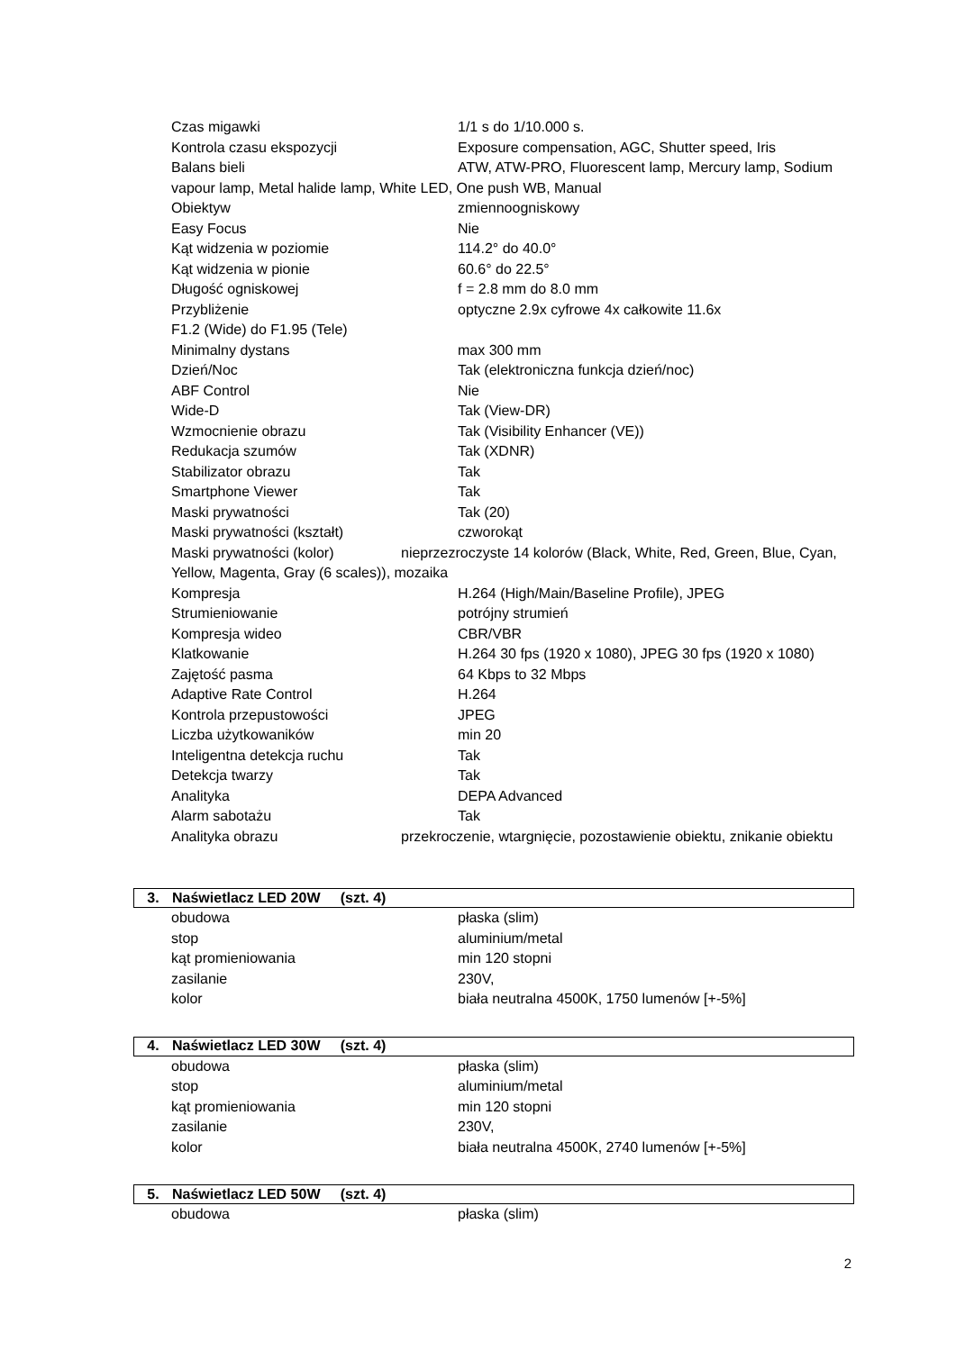Czas migawki 1/1 s do 1/10.000 s.
Kontrola czasu ekspozycji Exposure compensation, AGC, Shutter speed, Iris
Balans bieli ATW, ATW-PRO, Fluorescent lamp, Mercury lamp, Sodium vapour lamp, Metal halide lamp, White LED, One push WB, Manual
Obiektyw zmiennoogniskowy
Easy Focus Nie
Kąt widzenia w poziomie 114.2° do 40.0°
Kąt widzenia w pionie 60.6° do 22.5°
Długość ogniskowej f = 2.8 mm do 8.0 mm
Przybliżenie optyczne 2.9x cyfrowe 4x całkowite 11.6x
F1.2 (Wide) do F1.95 (Tele)
Minimalny dystans max 300 mm
Dzień/Noc Tak (elektroniczna funkcja dzień/noc)
ABF Control Nie
Wide-D Tak (View-DR)
Wzmocnienie obrazu Tak (Visibility Enhancer (VE))
Redukacja szumów Tak (XDNR)
Stabilizator obrazu Tak
Smartphone Viewer Tak
Maski prywatności Tak (20)
Maski prywatności (kształt) czworokąt
Maski prywatności (kolor) nieprzezroczyste 14 kolorów (Black, White, Red, Green, Blue, Cyan, Yellow, Magenta, Gray (6 scales)), mozaika
Kompresja H.264 (High/Main/Baseline Profile), JPEG
Strumieniowanie potrójny strumień
Kompresja wideo CBR/VBR
Klatkowanie H.264 30 fps (1920 x 1080), JPEG 30 fps (1920 x 1080)
Zajętość pasma 64 Kbps to 32 Mbps
Adaptive Rate Control H.264
Kontrola przepustowości JPEG
Liczba użytkowaników min 20
Inteligentna detekcja ruchu Tak
Detekcja twarzy Tak
Analityka DEPA Advanced
Alarm sabotażu Tak
Analityka obrazu przekroczenie, wtargnięcie, pozostawienie obiektu, znikanie obiektu
3. Naświetlacz LED 20W (szt. 4)
obudowa płaska (slim)
stop aluminium/metal
kąt promieniowania min 120 stopni
zasilanie 230V,
kolor biała neutralna 4500K, 1750 lumenów [+-5%]
4. Naświetlacz LED 30W (szt. 4)
obudowa płaska (slim)
stop aluminium/metal
kąt promieniowania min 120 stopni
zasilanie 230V,
kolor biała neutralna 4500K, 2740 lumenów [+-5%]
5. Naświetlacz LED 50W (szt. 4)
obudowa płaska (slim)
2